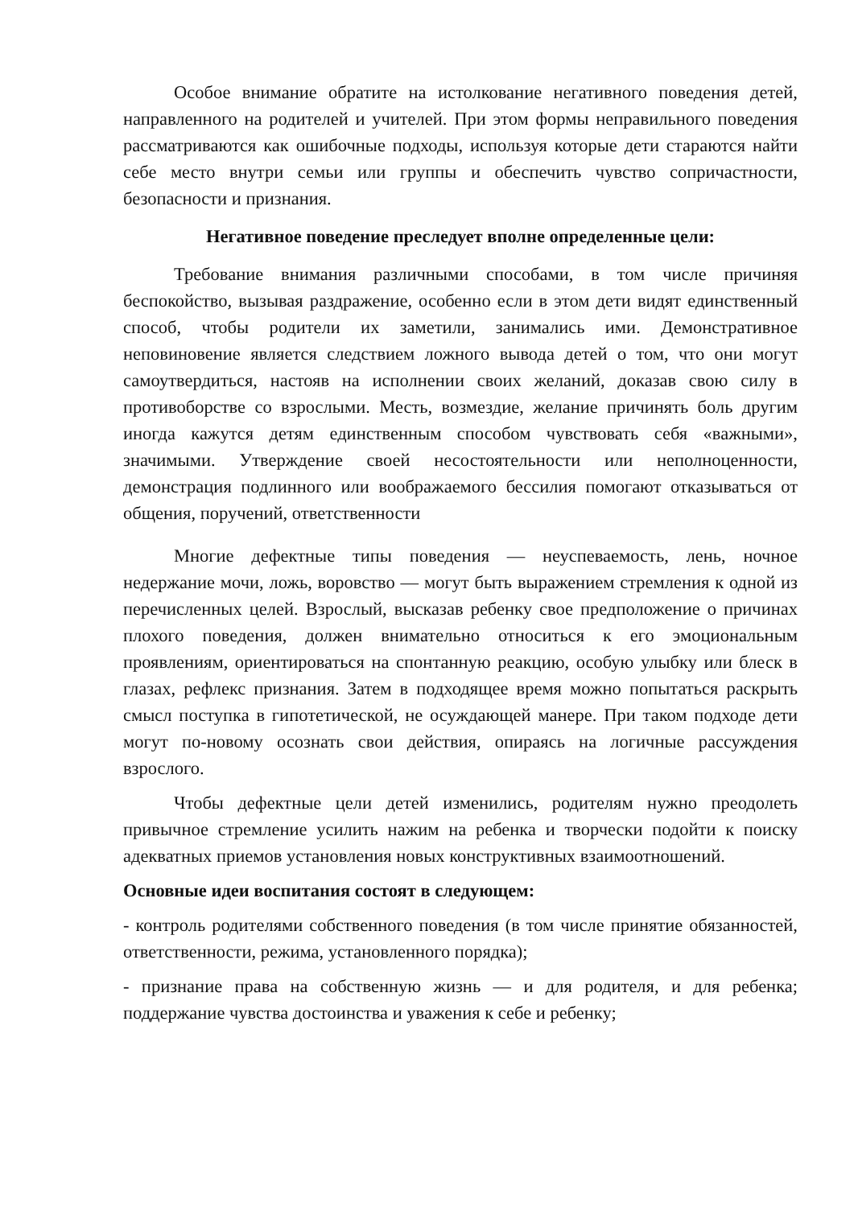Особое внимание обратите на истолкование негативного поведения детей, направленного на родителей и учителей. При этом формы неправильного поведения рассматриваются как ошибочные подходы, используя которые дети стараются найти себе место внутри семьи или группы и обеспечить чувство сопричастности, безопасности и признания.
Негативное поведение преследует вполне определенные цели:
Требование внимания различными способами, в том числе причиняя беспокойство, вызывая раздражение, особенно если в этом дети видят единственный способ, чтобы родители их заметили, занимались ими. Демонстративное неповиновение является следствием ложного вывода детей о том, что они могут самоутвердиться, настояв на исполнении своих желаний, доказав свою силу в противоборстве со взрослыми. Месть, возмездие, желание причинять боль другим иногда кажутся детям единственным способом чувствовать себя «важными», значимыми. Утверждение своей несостоятельности или неполноценности, демонстрация подлинного или воображаемого бессилия помогают отказываться от общения, поручений, ответственности
Многие дефектные типы поведения — неуспеваемость, лень, ночное недержание мочи, ложь, воровство — могут быть выражением стремления к одной из перечисленных целей. Взрослый, высказав ребенку свое предположение о причинах плохого поведения, должен внимательно относиться к его эмоциональным проявлениям, ориентироваться на спонтанную реакцию, особую улыбку или блеск в глазах, рефлекс признания. Затем в подходящее время можно попытаться раскрыть смысл поступка в гипотетической, не осуждающей манере. При таком подходе дети могут по-новому осознать свои действия, опираясь на логичные рассуждения взрослого.
Чтобы дефектные цели детей изменились, родителям нужно преодолеть привычное стремление усилить нажим на ребенка и творчески подойти к поиску адекватных приемов установления новых конструктивных взаимоотношений.
Основные идеи воспитания состоят в следующем:
- контроль родителями собственного поведения (в том числе принятие обязанностей, ответственности, режима, установленного порядка);
- признание права на собственную жизнь — и для родителя, и для ребенка; поддержание чувства достоинства и уважения к себе и ребенку;